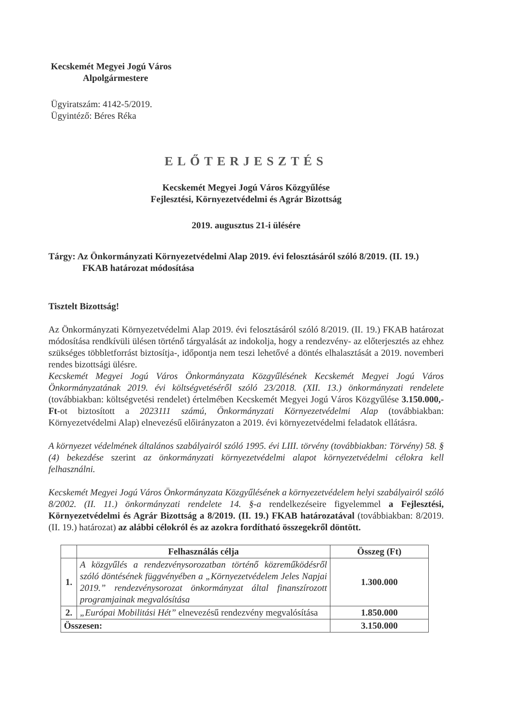Kecskemét Megyei Jogú Város
Alpolgármestere
Ügyiratszám: 4142-5/2019.
Ügyintéző: Béres Réka
ELŐTERJESZTÉS
Kecskemét Megyei Jogú Város Közgyűlése
Fejlesztési, Környezetvédelmi és Agrár Bizottság
2019. augusztus 21-i ülésére
Tárgy: Az Önkormányzati Környezetvédelmi Alap 2019. évi felosztásáról szóló 8/2019. (II. 19.) FKAB határozat módosítása
Tisztelt Bizottság!
Az Önkormányzati Környezetvédelmi Alap 2019. évi felosztásáról szóló 8/2019. (II. 19.) FKAB határozat módosítása rendkívüli ülésen történő tárgyalását az indokolja, hogy a rendezvény- az előterjesztés az ehhez szükséges többletforrást biztosítja-, időpontja nem teszi lehetővé a döntés elhalasztását a 2019. novemberi rendes bizottsági ülésre.
Kecskemét Megyei Jogú Város Önkormányzata Közgyűlésének Kecskemét Megyei Jogú Város Önkormányzatának 2019. évi költségvetéséről szóló 23/2018. (XII. 13.) önkormányzati rendelete (továbbiakban: költségvetési rendelet) értelmében Kecskemét Megyei Jogú Város Közgyűlése 3.150.000,- Ft-ot biztosított a 2023111 számú, Önkormányzati Környezetvédelmi Alap (továbbiakban: Környezetvédelmi Alap) elnevezésű előirányzaton a 2019. évi környezetvédelmi feladatok ellátásra.
A környezet védelmének általános szabályairól szóló 1995. évi LIII. törvény (továbbiakban: Törvény) 58. § (4) bekezdése szerint az önkormányzati környezetvédelmi alapot környezetvédelmi célokra kell felhasználni.
Kecskemét Megyei Jogú Város Önkormányzata Közgyűlésének a környezetvédelem helyi szabályairól szóló 8/2002. (II. 11.) önkormányzati rendelete 14. §-a rendelkezéseire figyelemmel a Fejlesztési, Környezetvédelmi és Agrár Bizottság a 8/2019. (II. 19.) FKAB határozatával (továbbiakban: 8/2019. (II. 19.) határozat) az alábbi célokról és az azokra fordítható összegekről döntött.
| | Felhasználás célja | Összeg (Ft) |
| --- | --- | --- |
| 1. | A közgyűlés a rendezvénysorozatban történő közreműködésről szóló döntésének függvényében a „Környezetvédelem Jeles Napjai 2019.” rendezvénysorozat önkormányzat által finanszírozott programjainak megvalósítása | 1.300.000 |
| 2. | „Európai Mobilitási Hét” elnevezésű rendezvény megvalósítása | 1.850.000 |
| Összesen: | | 3.150.000 |